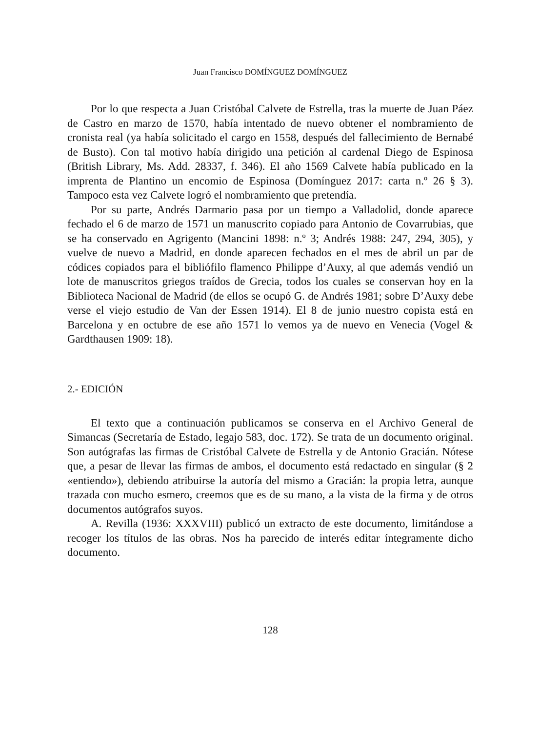Juan Francisco DOMÍNGUEZ DOMÍNGUEZ
Por lo que respecta a Juan Cristóbal Calvete de Estrella, tras la muerte de Juan Páez de Castro en marzo de 1570, había intentado de nuevo obtener el nombramiento de cronista real (ya había solicitado el cargo en 1558, después del fallecimiento de Bernabé de Busto). Con tal motivo había dirigido una petición al cardenal Diego de Espinosa (British Library, Ms. Add. 28337, f. 346). El año 1569 Calvete había publicado en la imprenta de Plantino un encomio de Espinosa (Domínguez 2017: carta n.º 26 § 3). Tampoco esta vez Calvete logró el nombramiento que pretendía.
Por su parte, Andrés Darmario pasa por un tiempo a Valladolid, donde aparece fechado el 6 de marzo de 1571 un manuscrito copiado para Antonio de Covarrubias, que se ha conservado en Agrigento (Mancini 1898: n.º 3; Andrés 1988: 247, 294, 305), y vuelve de nuevo a Madrid, en donde aparecen fechados en el mes de abril un par de códices copiados para el bibliófilo flamenco Philippe d’Auxy, al que además vendió un lote de manuscritos griegos traídos de Grecia, todos los cuales se conservan hoy en la Biblioteca Nacional de Madrid (de ellos se ocupó G. de Andrés 1981; sobre D’Auxy debe verse el viejo estudio de Van der Essen 1914). El 8 de junio nuestro copista está en Barcelona y en octubre de ese año 1571 lo vemos ya de nuevo en Venecia (Vogel & Gardthausen 1909: 18).
2.- EDICIÓN
El texto que a continuación publicamos se conserva en el Archivo General de Simancas (Secretaría de Estado, legajo 583, doc. 172). Se trata de un documento original. Son autógrafas las firmas de Cristóbal Calvete de Estrella y de Antonio Gracián. Nótese que, a pesar de llevar las firmas de ambos, el documento está redactado en singular (§ 2 «entiendo»), debiendo atribuirse la autoría del mismo a Gracián: la propia letra, aunque trazada con mucho esmero, creemos que es de su mano, a la vista de la firma y de otros documentos autógrafos suyos.
A. Revilla (1936: XXXVIII) publicó un extracto de este documento, limitándose a recoger los títulos de las obras. Nos ha parecido de interés editar íntegramente dicho documento.
128